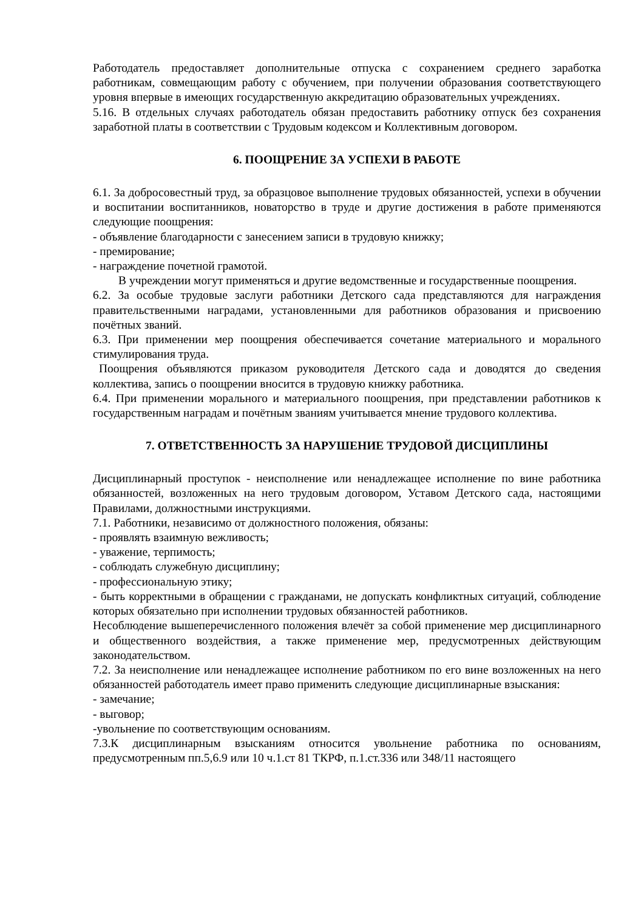Работодатель предоставляет дополнительные отпуска с сохранением среднего заработка работникам, совмещающим работу с обучением, при получении образования соответствующего уровня впервые в имеющих государственную аккредитацию образовательных учреждениях.
5.16. В отдельных случаях работодатель обязан предоставить работнику отпуск без сохранения заработной платы в соответствии с Трудовым кодексом и Коллективным договором.
6. ПООЩРЕНИЕ ЗА УСПЕХИ В РАБОТЕ
6.1. За добросовестный труд, за образцовое выполнение трудовых обязанностей, успехи в обучении и воспитании воспитанников, новаторство в труде и другие достижения в работе применяются следующие поощрения:
- объявление благодарности с занесением записи в трудовую книжку;
- премирование;
- награждение почетной грамотой.
В учреждении могут применяться и другие ведомственные и государственные поощрения.
6.2. За особые трудовые заслуги работники Детского сада представляются для награждения правительственными наградами, установленными для работников образования и присвоению почётных званий.
6.3. При применении мер поощрения обеспечивается сочетание материального и морального стимулирования труда.
Поощрения объявляются приказом руководителя Детского сада и доводятся до сведения коллектива, запись о поощрении вносится в трудовую книжку работника.
6.4. При применении морального и материального поощрения, при представлении работников к государственным наградам и почётным званиям учитывается мнение трудового коллектива.
7. ОТВЕТСТВЕННОСТЬ ЗА НАРУШЕНИЕ ТРУДОВОЙ ДИСЦИПЛИНЫ
Дисциплинарный проступок - неисполнение или ненадлежащее исполнение по вине работника обязанностей, возложенных на него трудовым договором, Уставом Детского сада, настоящими Правилами, должностными инструкциями.
7.1. Работники, независимо от должностного положения, обязаны:
- проявлять взаимную вежливость;
- уважение, терпимость;
- соблюдать служебную дисциплину;
- профессиональную этику;
- быть корректными в обращении с гражданами, не допускать конфликтных ситуаций, соблюдение которых обязательно при исполнении трудовых обязанностей работников.
Несоблюдение вышеперечисленного положения влечёт за собой применение мер дисциплинарного и общественного воздействия, а также применение мер, предусмотренных действующим законодательством.
7.2. За неисполнение или ненадлежащее исполнение работником по его вине возложенных на него обязанностей работодатель имеет право применить следующие дисциплинарные взыскания:
- замечание;
- выговор;
-увольнение по соответствующим основаниям.
7.3.К дисциплинарным взысканиям относится увольнение работника по основаниям, предусмотренным пп.5,6.9 или 10 ч.1.ст 81 ТКРФ, п.1.ст.336 или 348/11 настоящего